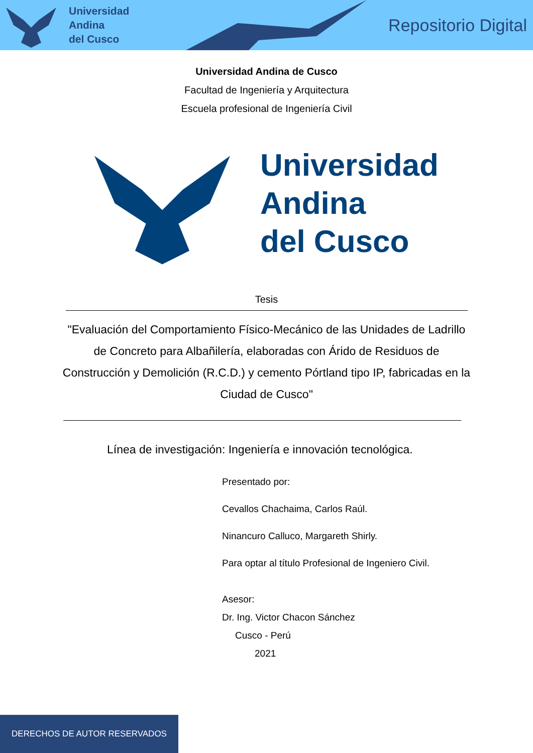Universidad
Andina
del Cusco
Repositorio Digital
Universidad Andina de Cusco
Facultad de Ingeniería y Arquitectura
Escuela profesional de Ingeniería Civil
Universidad
Andina
del Cusco
Tesis
"Evaluación del Comportamiento Físico-Mecánico de las Unidades de Ladrillo de Concreto para Albañilería, elaboradas con Árido de Residuos de Construcción y Demolición (R.C.D.) y cemento Pórtland tipo IP, fabricadas en la Ciudad de Cusco"
Línea de investigación: Ingeniería e innovación tecnológica.
Presentado por:
Cevallos Chachaima, Carlos Raúl.
Ninancuro Calluco, Margareth Shirly.
Para optar al título Profesional de Ingeniero Civil.
Asesor:
Dr. Ing. Victor Chacon Sánchez
Cusco - Perú
2021
DERECHOS DE AUTOR RESERVADOS